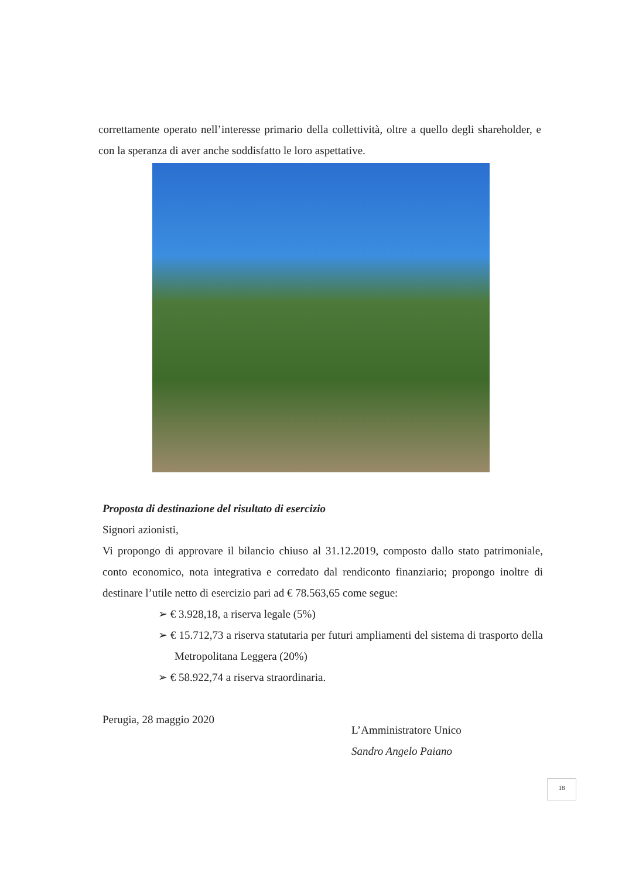correttamente operato nell’interesse primario della collettività, oltre a quello degli shareholder, e con la speranza di aver anche soddisfatto le loro aspettative.
Proposta di destinazione del risultato di esercizio
Signori azionisti,
Vi propongo di approvare il bilancio chiuso al 31.12.2019, composto dallo stato patrimoniale, conto economico, nota integrativa e corredato dal rendiconto finanziario; propongo inoltre di destinare l’utile netto di esercizio pari ad € 78.563,65 come segue:
➢ € 3.928,18, a riserva legale (5%)
➢ € 15.712,73 a riserva statutaria per futuri ampliamenti del sistema di trasporto della Metropolitana Leggera (20%)
➢ € 58.922,74 a riserva straordinaria.
Perugia, 28 maggio 2020
L’Amministratore Unico
Sandro Angelo Paiano
18